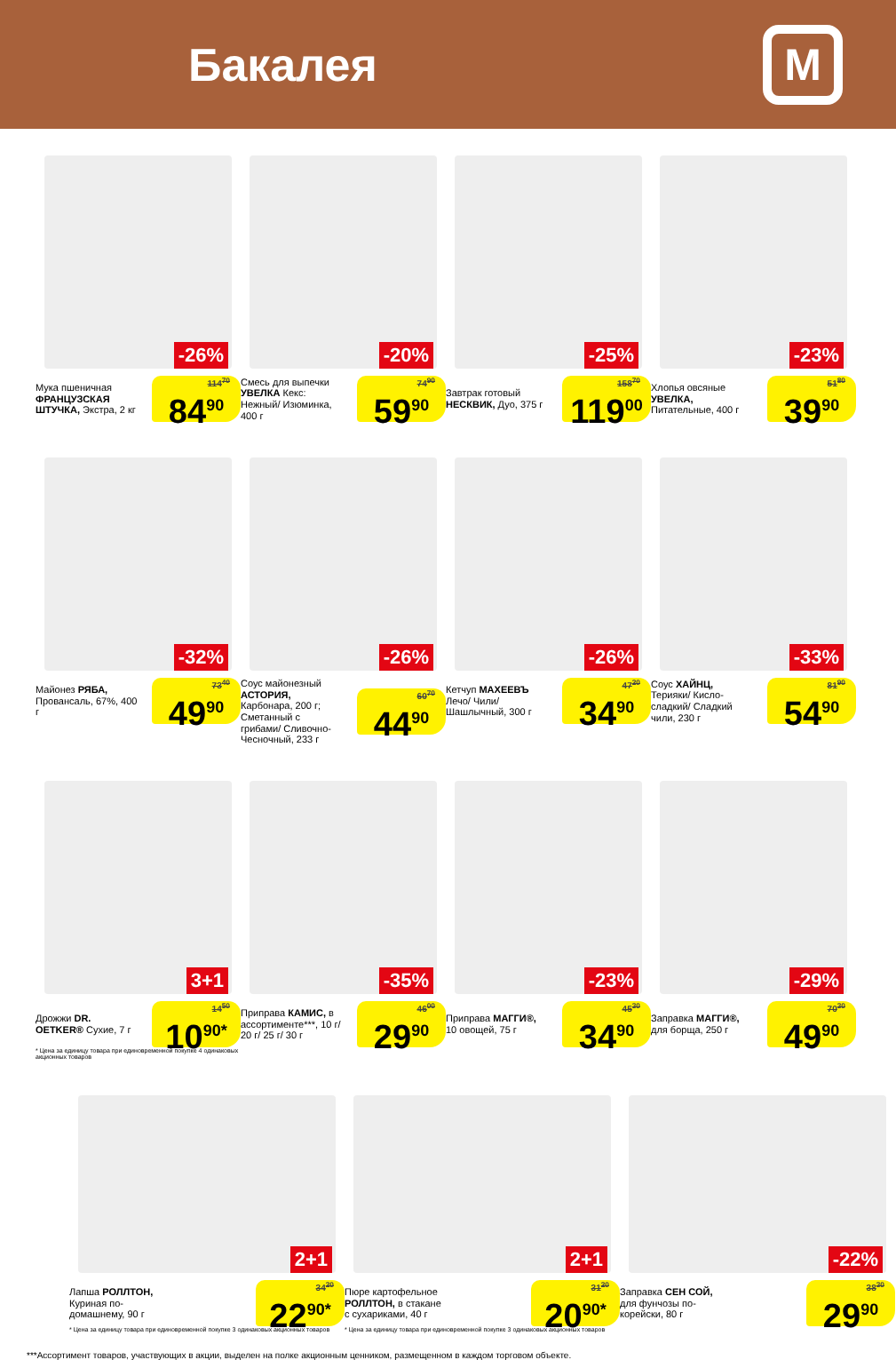Бакалея
М
-26%
Мука пшеничная ФРАНЦУЗСКАЯ ШТУЧКА, Экстра, 2 кг
114<sup>70</sup>
84<sup>90</sup>
-20%
Смесь для выпечки УВЕЛКА Кекс: Нежный/ Изюминка, 400 г
74<sup>90</sup>
59<sup>90</sup>
-25%
Завтрак готовый НЕСКВИК, Дуо, 375 г
158<sup>70</sup>
119<sup>00</sup>
-23%
Хлопья овсяные УВЕЛКА, Питательные, 400 г
51<sup>80</sup>
39<sup>90</sup>
-32%
Майонез РЯБА, Провансаль, 67%, 400 г
73<sup>40</sup>
49<sup>90</sup>
-26%
Соус майонезный АСТОРИЯ, Карбонара, 200 г; Сметанный с грибами/ Сливочно-Чесночный, 233 г
60<sup>70</sup>
44<sup>90</sup>
-26%
Кетчуп МАХЕЕВЪ Лечо/ Чили/ Шашлычный, 300 г
47<sup>20</sup>
34<sup>90</sup>
-33%
Соус ХАЙНЦ, Терияки/ Кисло-сладкий/ Сладкий чили, 230 г
81<sup>90</sup>
54<sup>90</sup>
3+1
Дрожжи DR. OETKER® Сухие, 7 г
14<sup>50</sup>
10<sup>90*</sup>
* Цена за единицу товара при единовременной покупке 4 одинаковых акционных товаров
-35%
Приправа КАМИС, в ассортименте***, 10 г/ 20 г/ 25 г/ 30 г
46<sup>00</sup>
29<sup>90</sup>
-23%
Приправа МАГГИ®, 10 овощей, 75 г
45<sup>30</sup>
34<sup>90</sup>
-29%
Заправка МАГГИ®, для борща, 250 г
70<sup>30</sup>
49<sup>90</sup>
2+1
Лапша РОЛЛТОН, Куриная по-домашнему, 90 г
34<sup>20</sup>
22<sup>90*</sup>
* Цена за единицу товара при единовременной покупке 3 одинаковых акционных товаров
2+1
Пюре картофельное РОЛЛТОН, в стакане с сухариками, 40 г
31<sup>20</sup>
20<sup>90*</sup>
* Цена за единицу товара при единовременной покупке 3 одинаковых акционных товаров
-22%
Заправка СЕН СОЙ, для фунчозы по-корейски, 80 г
38<sup>30</sup>
29<sup>90</sup>
***Ассортимент товаров, участвующих в акции, выделен на полке акционным ценником, размещенном в каждом торговом объекте.